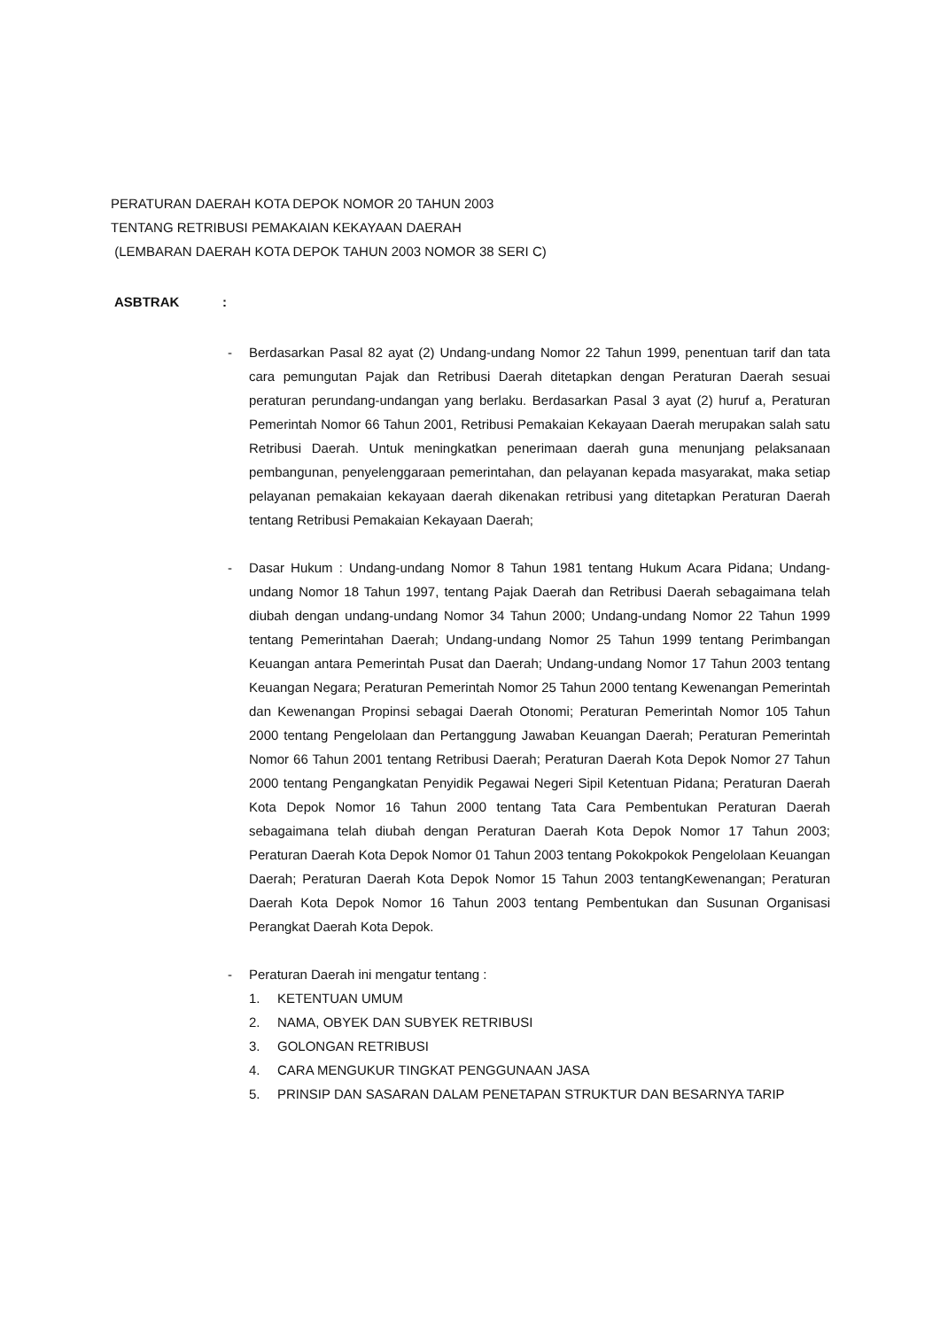PERATURAN DAERAH KOTA DEPOK NOMOR 20 TAHUN 2003
TENTANG RETRIBUSI PEMAKAIAN KEKAYAAN DAERAH
(LEMBARAN DAERAH KOTA DEPOK TAHUN 2003 NOMOR 38 SERI C)
ASBTRAK :
- Berdasarkan Pasal 82 ayat (2) Undang-undang Nomor 22 Tahun 1999, penentuan tarif dan tata cara pemungutan Pajak dan Retribusi Daerah ditetapkan dengan Peraturan Daerah sesuai peraturan perundang-undangan yang berlaku. Berdasarkan Pasal 3 ayat (2) huruf a, Peraturan Pemerintah Nomor 66 Tahun 2001, Retribusi Pemakaian Kekayaan Daerah merupakan salah satu Retribusi Daerah. Untuk meningkatkan penerimaan daerah guna menunjang pelaksanaan pembangunan, penyelenggaraan pemerintahan, dan pelayanan kepada masyarakat, maka setiap pelayanan pemakaian kekayaan daerah dikenakan retribusi yang ditetapkan Peraturan Daerah tentang Retribusi Pemakaian Kekayaan Daerah;
- Dasar Hukum : Undang-undang Nomor 8 Tahun 1981 tentang Hukum Acara Pidana; Undang-undang Nomor 18 Tahun 1997, tentang Pajak Daerah dan Retribusi Daerah sebagaimana telah diubah dengan undang-undang Nomor 34 Tahun 2000; Undang-undang Nomor 22 Tahun 1999 tentang Pemerintahan Daerah; Undang-undang Nomor 25 Tahun 1999 tentang Perimbangan Keuangan antara Pemerintah Pusat dan Daerah; Undang-undang Nomor 17 Tahun 2003 tentang Keuangan Negara; Peraturan Pemerintah Nomor 25 Tahun 2000 tentang Kewenangan Pemerintah dan Kewenangan Propinsi sebagai Daerah Otonomi; Peraturan Pemerintah Nomor 105 Tahun 2000 tentang Pengelolaan dan Pertanggung Jawaban Keuangan Daerah; Peraturan Pemerintah Nomor 66 Tahun 2001 tentang Retribusi Daerah; Peraturan Daerah Kota Depok Nomor 27 Tahun 2000 tentang Pengangkatan Penyidik Pegawai Negeri Sipil Ketentuan Pidana; Peraturan Daerah Kota Depok Nomor 16 Tahun 2000 tentang Tata Cara Pembentukan Peraturan Daerah sebagaimana telah diubah dengan Peraturan Daerah Kota Depok Nomor 17 Tahun 2003; Peraturan Daerah Kota Depok Nomor 01 Tahun 2003 tentang Pokokpokok Pengelolaan Keuangan Daerah; Peraturan Daerah Kota Depok Nomor 15 Tahun 2003 tentangKewenangan; Peraturan Daerah Kota Depok Nomor 16 Tahun 2003 tentang Pembentukan dan Susunan Organisasi Perangkat Daerah Kota Depok.
- Peraturan Daerah ini mengatur tentang :
1. KETENTUAN UMUM
2. NAMA, OBYEK DAN SUBYEK RETRIBUSI
3. GOLONGAN RETRIBUSI
4. CARA MENGUKUR TINGKAT PENGGUNAAN JASA
5. PRINSIP DAN SASARAN DALAM PENETAPAN STRUKTUR DAN BESARNYA TARIP